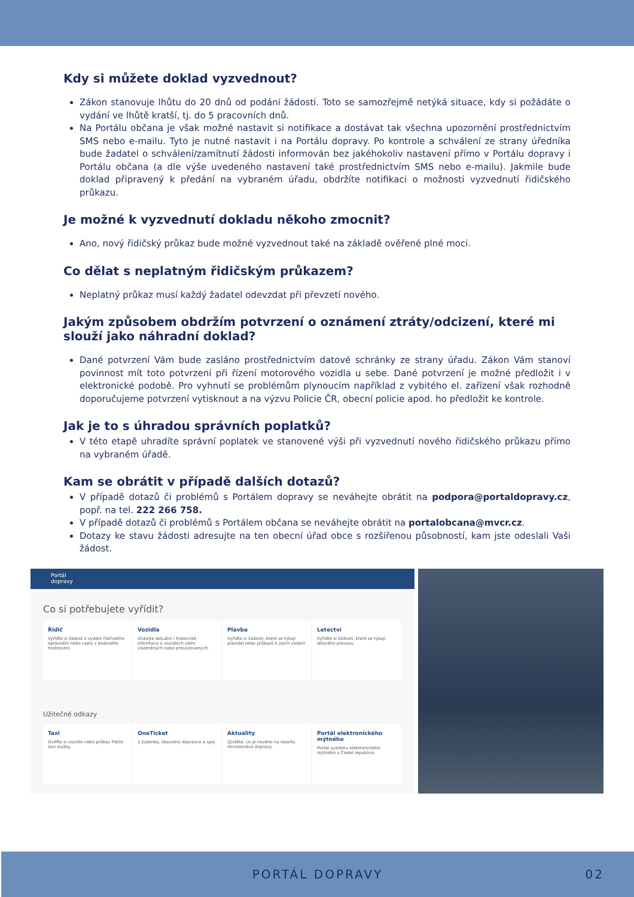Kdy si můžete doklad vyzvednout?
Zákon stanovuje lhůtu do 20 dnů od podání žádosti. Toto se samozřejmě netýká situace, kdy si požádáte o vydání ve lhůtě kratší, tj. do 5 pracovních dnů.
Na Portálu občana je však možné nastavit si notifikace a dostávat tak všechna upozornění prostřednictvím SMS nebo e-mailu. Tyto je nutné nastavit i na Portálu dopravy. Po kontrole a schválení ze strany úředníka bude žadatel o schválení/zamítnutí žádosti informován bez jakéhokoliv nastavení přímo v Portálu dopravy i Portálu občana (a dle výše uvedeného nastavení také prostřednictvím SMS nebo e-mailu). Jakmile bude doklad připravený k předání na vybraném úřadu, obdržíte notifikaci o možnosti vyzvednutí řidičského průkazu.
Je možné k vyzvednutí dokladu někoho zmocnit?
Ano, nový řidičský průkaz bude možné vyzvednout také na základě ověřené plné moci.
Co dělat s neplatným řidičským průkazem?
Neplatný průkaz musí každý žadatel odevzdat při převzetí nového.
Jakým způsobem obdržím potvrzení o oznámení ztráty/odcizení, které mi slouží jako náhradní doklad?
Dané potvrzení Vám bude zasláno prostřednictvím datové schránky ze strany úřadu. Zákon Vám stanoví povinnost mít toto potvrzení při řízení motorového vozidla u sebe. Dané potvrzení je možné předložit i v elektronické podobě. Pro vyhnutí se problémům plynoucím například z vybitého el. zařízení však rozhodně doporučujeme potvrzení vytisknout a na výzvu Policie ČR, obecní policie apod. ho předložit ke kontrole.
Jak je to s úhradou správních poplatků?
V této etapě uhradíte správní poplatek ve stanovené výši při vyzvednutí nového řidičského průkazu přímo na vybraném úřadě.
Kam se obrátit v případě dalších dotazů?
V případě dotazů či problémů s Portálem dopravy se neváhejte obrátit na podpora@portaldopravy.cz, popř. na tel. 222 266 758.
V případě dotazů či problémů s Portálem občana se neváhejte obrátit na portalobcana@mvcr.cz.
Dotazy ke stavu žádosti adresujte na ten obecní úřad obce s rozšířenou působností, kam jste odeslali Vaši žádost.
Portál
dopravy
Co si potřebujete vyřídit?
Řidič
Vyřiďte si žádost o vydání řidičského oprávnění nebo výpis z bodového hodnocení.
Vozidla
Získejte aktuální i historické informace o vozidlech vámi vlastněných nebo provozovaných.
Plavba
Vyřiďte si žádosti, které se týkají plavidel nebo průkazů k jejich vedení
Letectví
Vyřiďte si žádosti, které se týkají letového provozu.
Užitečné odkazy
Taxi
Ověřte si vozidlo nebo průkaz řidiče taxi služby.
OneTicket
1 jízdenka, libovolný dopravce a spoj
Aktuality
Zjistěte, co je nového na resortu ministerstva dopravy.
Portál elektronického mýtného
Portál systému elektronického mýtného v České republice.
PORTÁL DOPRAVY 02